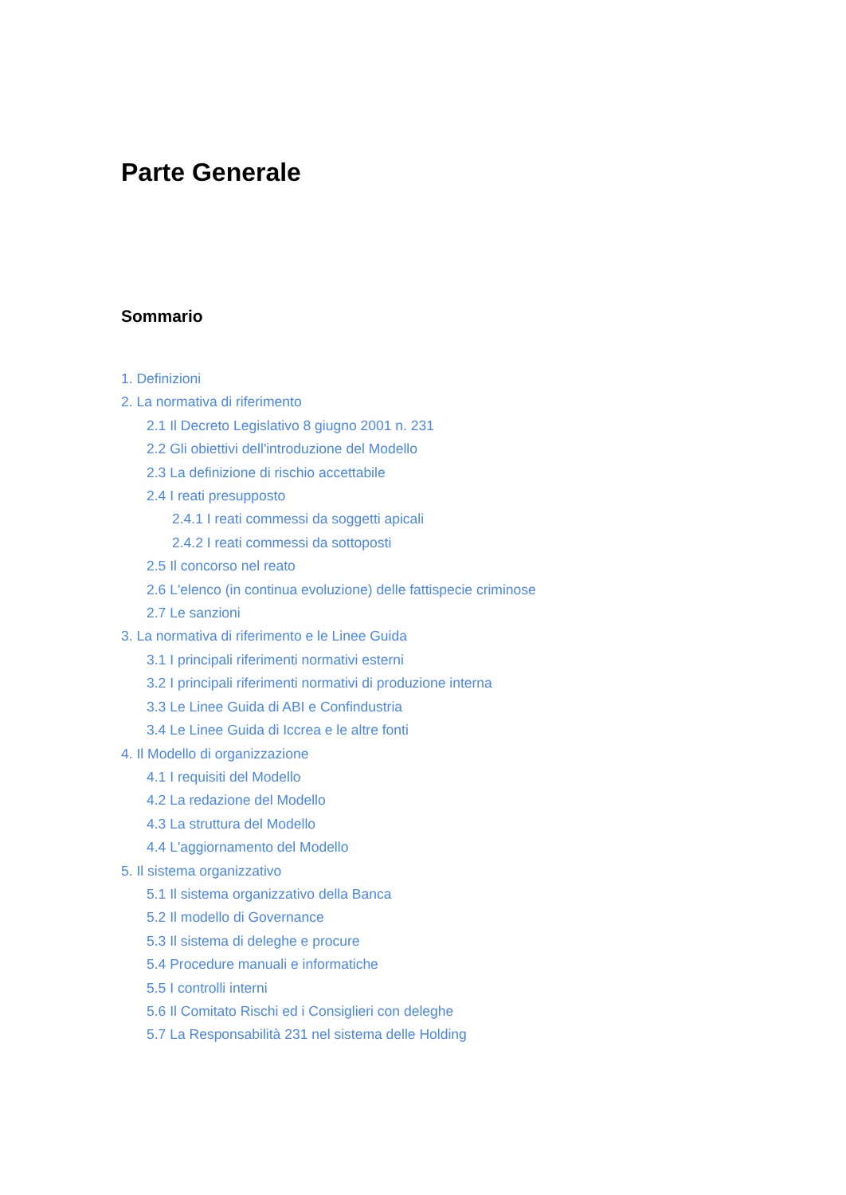Parte Generale
Sommario
1. Definizioni
2. La normativa di riferimento
2.1 Il Decreto Legislativo 8 giugno 2001 n. 231
2.2 Gli obiettivi dell'introduzione del Modello
2.3 La definizione di rischio accettabile
2.4 I reati presupposto
2.4.1 I reati commessi da soggetti apicali
2.4.2 I reati commessi da sottoposti
2.5 Il concorso nel reato
2.6 L'elenco (in continua evoluzione) delle fattispecie criminose
2.7 Le sanzioni
3. La normativa di riferimento e le Linee Guida
3.1 I principali riferimenti normativi esterni
3.2 I principali riferimenti normativi di produzione interna
3.3 Le Linee Guida di ABI e Confindustria
3.4 Le Linee Guida di Iccrea e le altre fonti
4. Il Modello di organizzazione
4.1 I requisiti del Modello
4.2 La redazione del Modello
4.3 La struttura del Modello
4.4 L'aggiornamento del Modello
5. Il sistema organizzativo
5.1 Il sistema organizzativo della Banca
5.2 Il modello di Governance
5.3 Il sistema di deleghe e procure
5.4 Procedure manuali e informatiche
5.5 I controlli interni
5.6 Il Comitato Rischi ed i Consiglieri con deleghe
5.7 La Responsabilità 231 nel sistema delle Holding